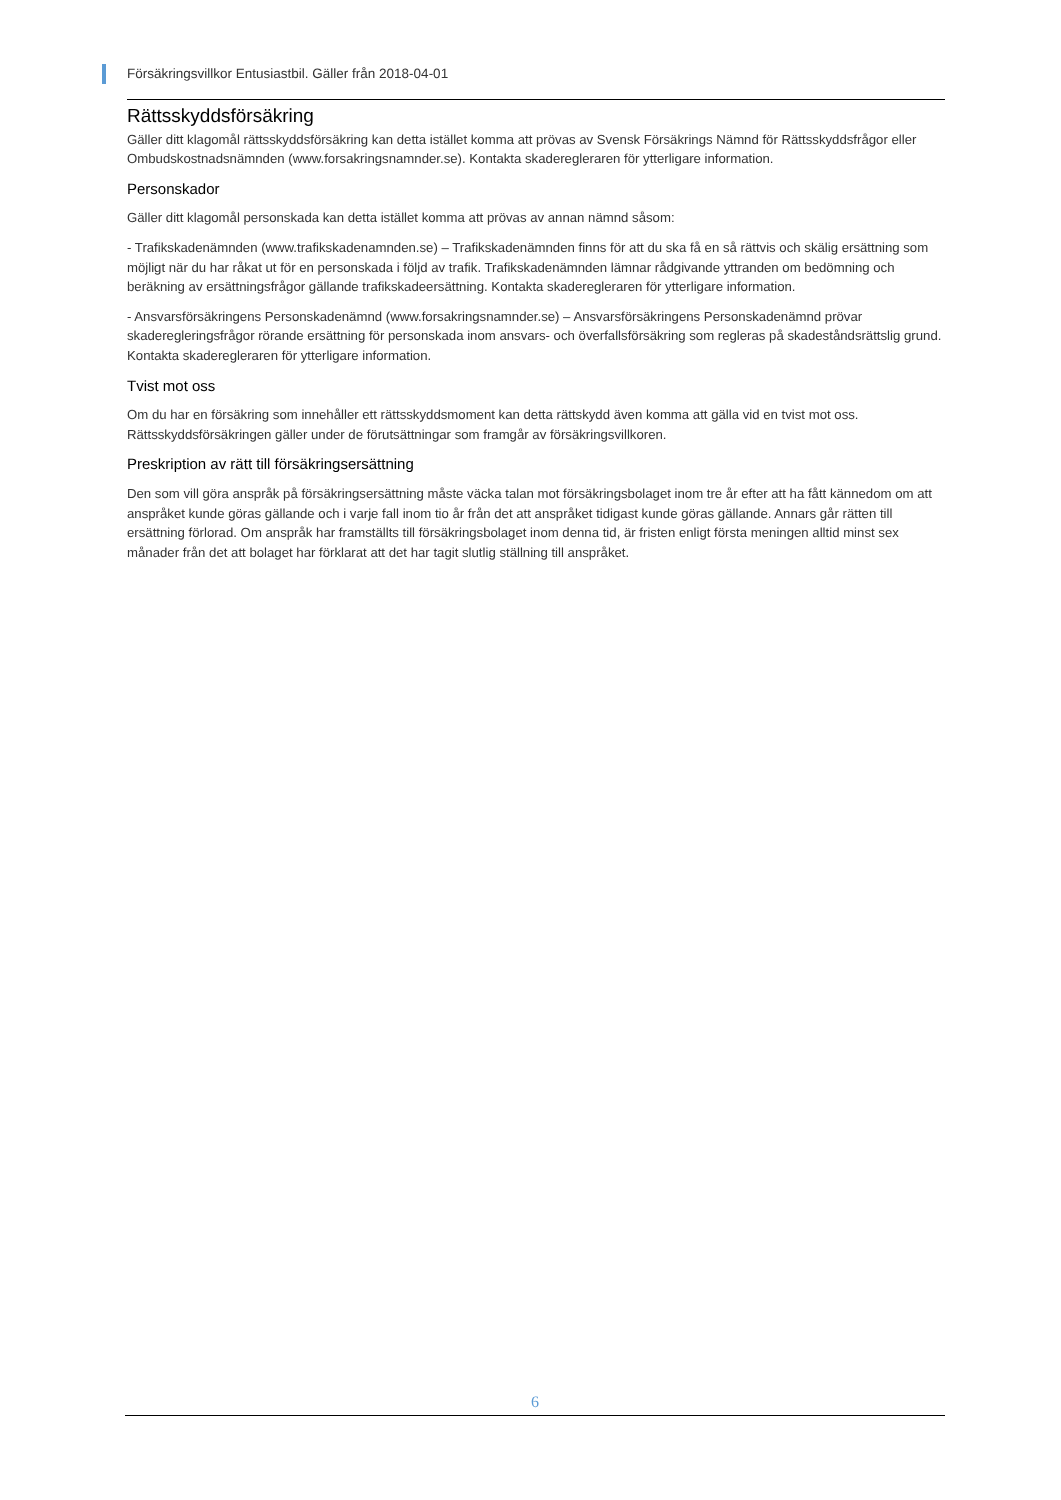Försäkringsvillkor Entusiastbil. Gäller från 2018-04-01
Rättsskyddsförsäkring
Gäller ditt klagomål rättsskyddsförsäkring kan detta istället komma att prövas av Svensk Försäkrings Nämnd för Rättsskyddsfrågor eller Ombudskostnadsnämnden (www.forsakringsnamnder.se). Kontakta skaderegleraren för ytterligare information.
Personskador
Gäller ditt klagomål personskada kan detta istället komma att prövas av annan nämnd såsom:
- Trafikskadenämnden (www.trafikskadenamnden.se) – Trafikskadenämnden finns för att du ska få en så rättvis och skälig ersättning som möjligt när du har råkat ut för en personskada i följd av trafik. Trafikskadenämnden lämnar rådgivande yttranden om bedömning och beräkning av ersättningsfrågor gällande trafikskadeersättning. Kontakta skaderegleraren för ytterligare information.
- Ansvarsförsäkringens Personskadenämnd (www.forsakringsnamnder.se) – Ansvarsförsäkringens Personskadenämnd prövar skaderegleringsfrågor rörande ersättning för personskada inom ansvars- och överfallsförsäkring som regleras på skadeståndsrättslig grund. Kontakta skaderegleraren för ytterligare information.
Tvist mot oss
Om du har en försäkring som innehåller ett rättsskyddsmoment kan detta rättskydd även komma att gälla vid en tvist mot oss. Rättsskyddsförsäkringen gäller under de förutsättningar som framgår av försäkringsvillkoren.
Preskription av rätt till försäkringsersättning
Den som vill göra anspråk på försäkringsersättning måste väcka talan mot försäkringsbolaget inom tre år efter att ha fått kännedom om att anspråket kunde göras gällande och i varje fall inom tio år från det att anspråket tidigast kunde göras gällande. Annars går rätten till ersättning förlorad. Om anspråk har framställts till försäkringsbolaget inom denna tid, är fristen enligt första meningen alltid minst sex månader från det att bolaget har förklarat att det har tagit slutlig ställning till anspråket.
6